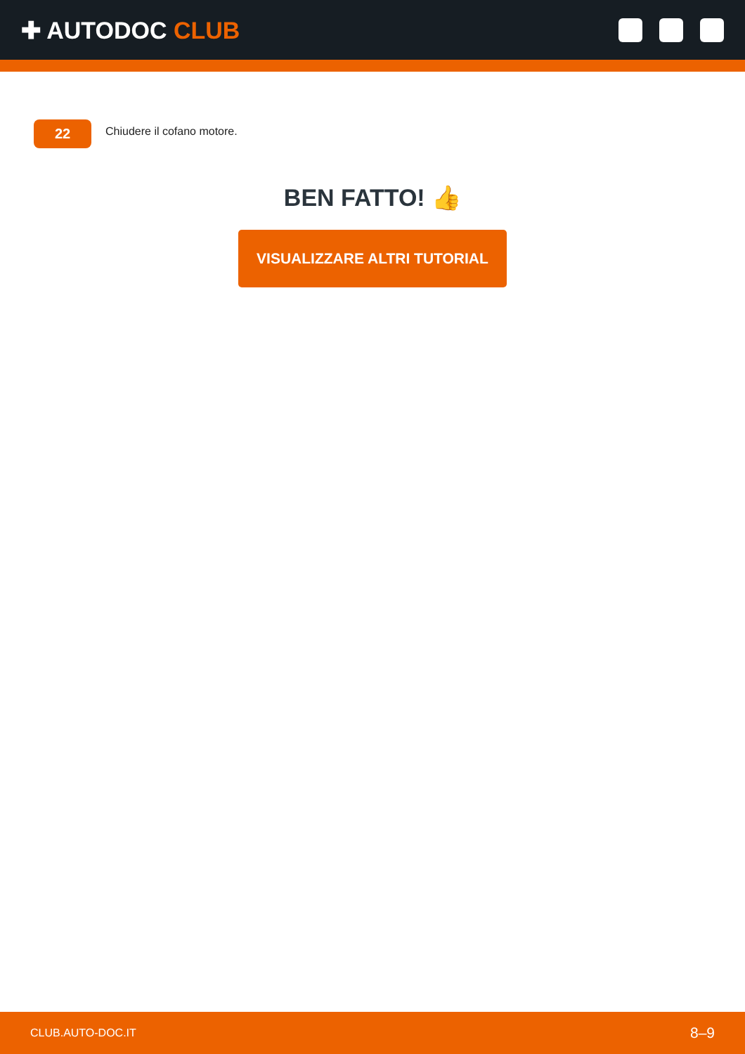✚ AUTODOC CLUB
22
Chiudere il cofano motore.
BEN FATTO! 👍
VISUALIZZARE ALTRI TUTORIAL
CLUB.AUTO-DOC.IT 8–9